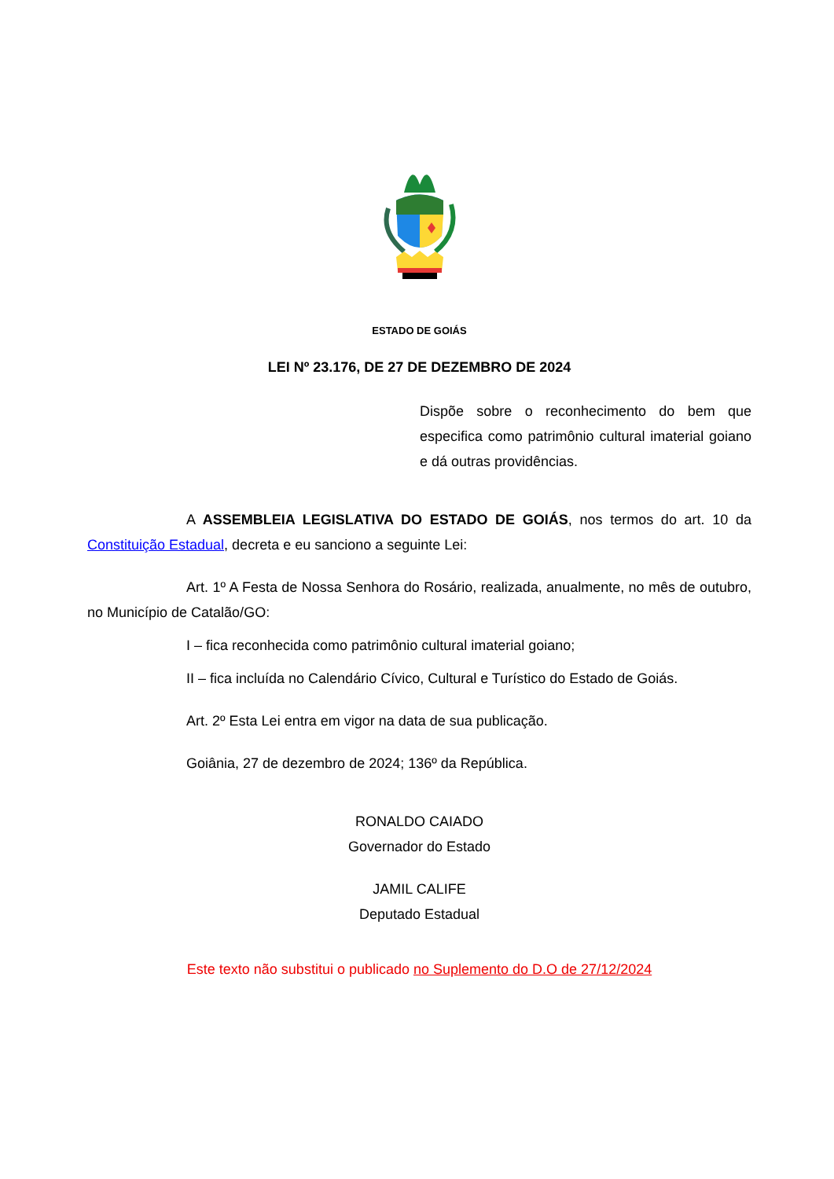ESTADO DE GOIÁS
LEI Nº 23.176, DE 27 DE DEZEMBRO DE 2024
Dispõe sobre o reconhecimento do bem que especifica como patrimônio cultural imaterial goiano e dá outras providências.
A ASSEMBLEIA LEGISLATIVA DO ESTADO DE GOIÁS, nos termos do art. 10 da Constituição Estadual, decreta e eu sanciono a seguinte Lei:
Art. 1º A Festa de Nossa Senhora do Rosário, realizada, anualmente, no mês de outubro, no Município de Catalão/GO:
I – fica reconhecida como patrimônio cultural imaterial goiano;
II – fica incluída no Calendário Cívico, Cultural e Turístico do Estado de Goiás.
Art. 2º Esta Lei entra em vigor na data de sua publicação.
Goiânia, 27 de dezembro de 2024; 136º da República.
RONALDO CAIADO
Governador do Estado
JAMIL CALIFE
Deputado Estadual
Este texto não substitui o publicado no Suplemento do D.O de 27/12/2024